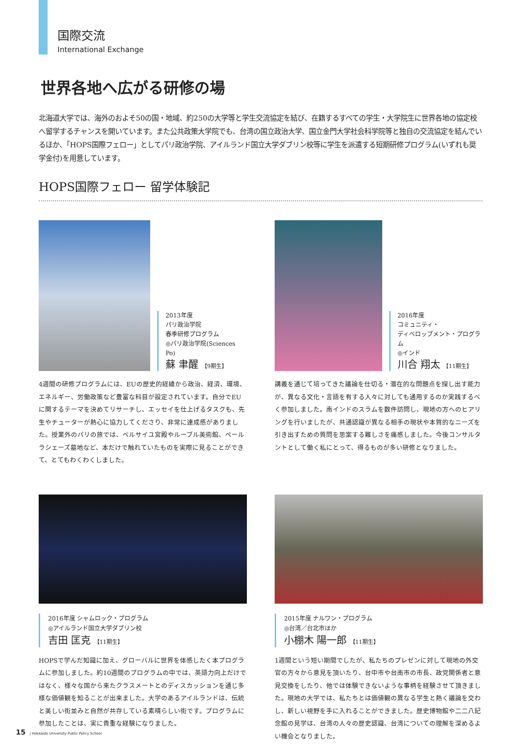国際交流
International Exchange
世界各地へ広がる研修の場
北海道大学では、海外のおよそ50の国・地域、約250の大学等と学生交流協定を結び、在籍するすべての学生・大学院生に世界各地の協定校へ留学するチャンスを開いています。また公共政策大学院でも、台湾の国立政治大学、国立金門大学社会科学院等と独自の交流協定を結んでいるほか、「HOPS国際フェロー」としてパリ政治学院、アイルランド国立大学ダブリン校等に学生を派遣する短期研修プログラム(いずれも奨学金付)を用意しています。
HOPS国際フェロー 留学体験記
2013年度
パリ政治学院
春季研修プログラム
◎パリ政治学院(Sciences Po)
蘇 聿醒 【9期生】
4週間の研修プログラムには、EUの歴史的経緯から政治、経済、環境、エネルギー、労働政策など豊富な科目が設定されています。自分でEUに関するテーマを決めてリサーチし、エッセイを仕上げるタスクも、先生やチューターが熱心に協力してくださり、非常に達成感がありました。授業外のパリの旅では、ベルサイユ宮殿やルーブル美術館、ペールラシェーズ墓地など、本だけで触れていたものを実際に見ることができて、とてもわくわくしました。
2016年度
コミュニティ・
ディベロップメント・プログラム
◎インド
川合 翔太 【11期生】
講義を通じて培ってきた議論を仕切る・潜在的な問題点を探し出す能力が、異なる文化・言語を有する人々に対しても通用するのか実践するべく参加しました。南インドのスラムを数件訪問し、現地の方へのヒアリングを行いましたが、共通認識が異なる相手の現状や本質的なニーズを引き出すための質問を思案する難しさを痛感しました。今後コンサルタントとして働く私にとって、得るものが多い研修となりました。
2016年度 シャムロック・プログラム
◎アイルランド国立大学ダブリン校
吉田 匡克 【11期生】
HOPSで学んだ知識に加え、グローバルに世界を体感したく本プログラムに参加しました。約10週間のプログラムの中では、英語力向上だけではなく、様々な国から来たクラスメートとのディスカッションを通じ多様な価値観を知ることが出来ました。大学のあるアイルランドは、伝統と美しい街並みと自然が共存している素晴らしい街です。プログラムに参加したことは、実に貴重な経験になりました。
2015年度 ナルワン・プログラム
◎台湾／台北市ほか
小棚木 陽一郎 【11期生】
1週間という短い期間でしたが、私たちのプレゼンに対して現地の外交官の方々から意見を頂いたり、台中市や台南市の市長、政党関係者と意見交換をしたり、他では体験できないような事柄を経験させて頂きました。現地の大学では、私たちとは価値観の異なる学生と熱く議論を交わし、新しい視野を手に入れることができました。歴史博物館や二二八記念館の見学は、台湾の人々の歴史認識、台湾についての理解を深めるよい機会となりました。
15 | Hokkaido University Public Policy School